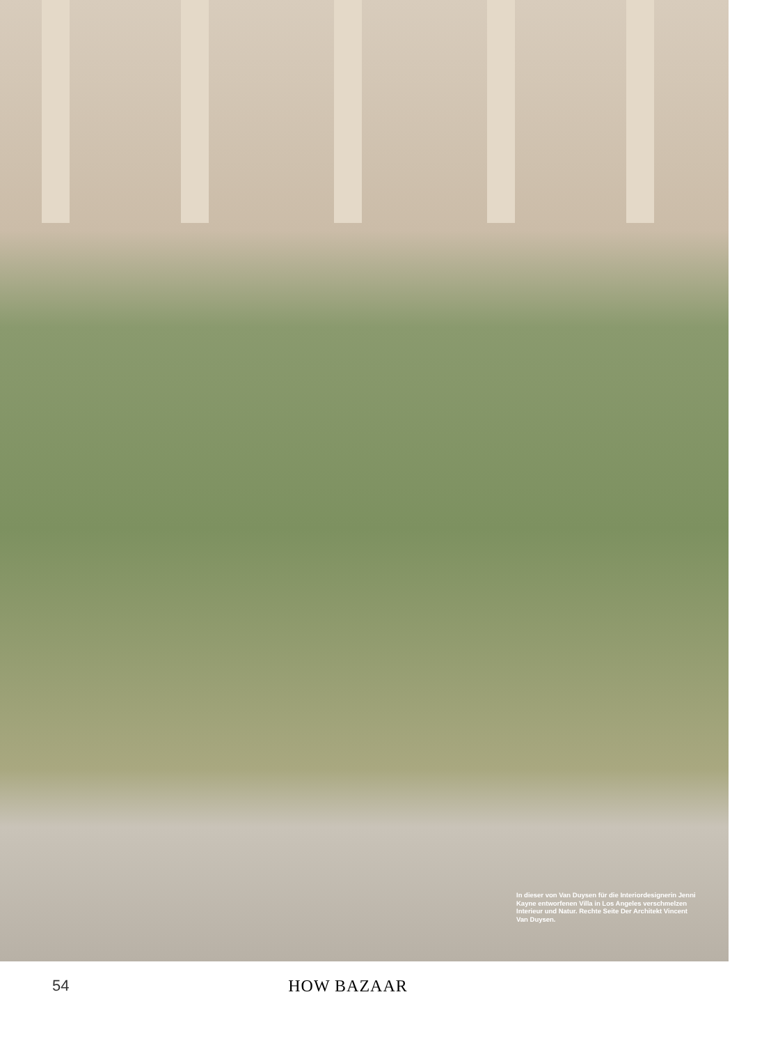In dieser von Van Duysen für die Interior­designerin Jenni Kayne entworfenen Villa in Los Angeles verschmelzen Interieur und Natur. Rechte Seite Der Architekt Vincent Van Duysen.
54 HOW BAZAAR